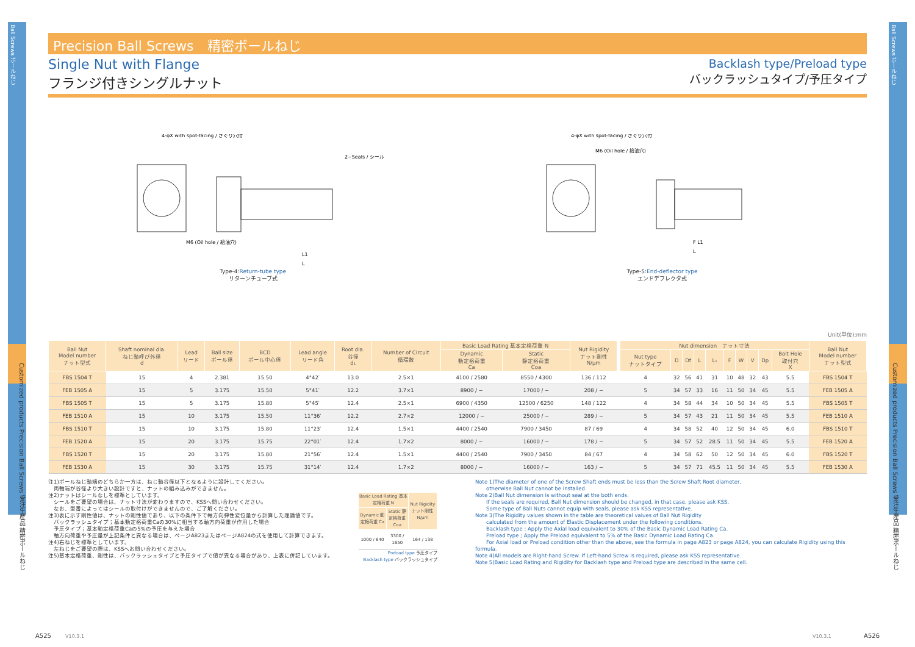Ball Screws ボールねじ
Customized products Precision Ball Screws 受注生産品 精密ボールねじ
Ball Screws ボールねじ
Customized products Precision Ball Screws 受注生産品 精密ボールねじ
Precision Ball Screws　精密ボールねじ
Single Nut with Flange
フランジ付きシングルナット
Backlash type/Preload type
バックラッシュタイプ/予圧タイプ
4-φX with spot-facing / ざぐり穴付
2−Seals / シール
M6 (Oil hole / 給油穴)
L1
L
Type-4:Return-tube type
リターンチューブ式
4-φX with spot-facing / ざぐり穴付
M6 (Oil hole / 給油穴)
F L1
L
Type-5:End-deflector type
エンドデフレクタ式
Unit(単位):mm
| Ball Nut Model number ナット型式 | Shaft nominal dia. ねじ軸呼び外径 d | Lead リード | Ball size ボール径 | BCD ボール中心径 | Lead angle リード角 | Root dia. 谷径 d₁ | Number of Circuit 循環数 | Basic Load Rating 基本定格荷重 N | | Nut Rigidity ナット剛性 N/μm | | Nut dimension ナット寸法 | | | | | | | | | | Ball Nut Model number ナット型式 |
| --- | --- | --- | --- | --- | --- | --- | --- | --- | --- | --- | --- | --- | --- | --- | --- | --- | --- | --- | --- | --- | --- | --- |
| | | | | | | | | Dynamic 動定格荷重 Ca | Static 静定格荷重 Coa | | | Nut type ナットタイプ | D | Df | L | L₁ | F | W | V | Dp | Bolt Hole 取付穴 X | |
| FBS 1504 T | 15 | 4 | 2.381 | 15.50 | 4°42′ | 13.0 | 2.5×1 | 4100 / 2580 | 8550 / 4300 | 136 / 112 | | 4 | 32 | 56 | 41 | 31 | 10 | 48 | 32 | 43 | 5.5 | FBS 1504 T |
| FEB 1505 A | 15 | 5 | 3.175 | 15.50 | 5°41′ | 12.2 | 3.7×1 | 8900 / − | 17000 / − | 208 / − | | 5 | 34 | 57 | 33 | 16 | 11 | 50 | 34 | 45 | 5.5 | FEB 1505 A |
| FBS 1505 T | 15 | 5 | 3.175 | 15.80 | 5°45′ | 12.4 | 2.5×1 | 6900 / 4350 | 12500 / 6250 | 148 / 122 | | 4 | 34 | 58 | 44 | 34 | 10 | 50 | 34 | 45 | 5.5 | FBS 1505 T |
| FEB 1510 A | 15 | 10 | 3.175 | 15.50 | 11°36′ | 12.2 | 2.7×2 | 12000 / − | 25000 / − | 289 / − | | 5 | 34 | 57 | 43 | 21 | 11 | 50 | 34 | 45 | 5.5 | FEB 1510 A |
| FBS 1510 T | 15 | 10 | 3.175 | 15.80 | 11°23′ | 12.4 | 1.5×1 | 4400 / 2540 | 7900 / 3450 | 87 / 69 | | 4 | 34 | 58 | 52 | 40 | 12 | 50 | 34 | 45 | 6.0 | FBS 1510 T |
| FEB 1520 A | 15 | 20 | 3.175 | 15.75 | 22°01′ | 12.4 | 1.7×2 | 8000 / − | 16000 / − | 178 / − | | 5 | 34 | 57 | 52 | 28.5 | 11 | 50 | 34 | 45 | 5.5 | FEB 1520 A |
| FBS 1520 T | 15 | 20 | 3.175 | 15.80 | 21°56′ | 12.4 | 1.5×1 | 4400 / 2540 | 7900 / 3450 | 84 / 67 | | 4 | 34 | 58 | 62 | 50 | 12 | 50 | 34 | 45 | 6.0 | FBS 1520 T |
| FEB 1530 A | 15 | 30 | 3.175 | 15.75 | 31°14′ | 12.4 | 1.7×2 | 8000 / − | 16000 / − | 163 / − | | 5 | 34 | 57 | 71 | 45.5 | 11 | 50 | 34 | 45 | 5.5 | FEB 1530 A |
注1)ボールねじ軸端のどちらか一方は、ねじ軸谷径以下となるように設計してください。
　両軸端が谷径より大きい設計ですと、ナットの組み込みができません。
注2)ナットはシールなしを標準としています。
　シールをご要望の場合は、ナット寸法が変わりますので、KSSへ問い合わせください。
　なお、型番によってはシールの取付けができませんので、ご了解ください。
注3)表に示す剛性値は、ナットの剛性値であり、以下の条件下で軸方向弾性変位量から計算した理論値です。
　バックラッシュタイプ；基本動定格荷重Caの30%に相当する軸方向荷重が作用した場合
　予圧タイプ；基本動定格荷重Caの5%の予圧を与えた場合
　軸方向荷重や予圧量が上記条件と異なる場合は、ページA823またはページA824の式を使用して計算できます。
注4)右ねじを標準としています。
　左ねじをご要望の際は、KSSへお問い合わせください。
注5)基本定格荷重、剛性は、バックラッシュタイプと予圧タイプで値が異なる場合があり、上表に併記しています。
| Basic Load Rating 基本定格荷重 N | | Nut Rigidity ナット剛性 N/μm |
| --- | --- | --- |
| Dynamic 動定格荷重 Ca | Static 静定格荷重 Coa | |
| 1000 / 640 | 3300 / 1650 | 164 / 138 |
Preload type 予圧タイプ
Backlash type バックラッシュタイプ
Note 1)The diameter of one of the Screw Shaft ends must be less than the Screw Shaft Root diameter,
　　otherwise Ball Nut cannot be installed.
Note 2)Ball Nut dimension is without seal at the both ends.
　　If the seals are required, Ball Nut dimension should be changed, in that case, please ask KSS.
　　Some type of Ball Nuts cannot equip with seals, please ask KSS representative.
Note 3)The Rigidity values shown in the table are theoretical values of Ball Nut Rigidity
　　calculated from the amount of Elastic Displacement under the following conditions.
　　Backlash type ; Apply the Axial load equivalent to 30% of the Basic Dynamic Load Rating Ca.
　　Preload type ; Apply the Preload equivalent to 5% of the Basic Dynamic Load Rating Ca.
　　For Axial load or Preload condition other than the above, see the formula in page A823 or page A824, you can calculate Rigidity using this formula.
Note 4)All models are Right-hand Screw. If Left-hand Screw is required, please ask KSS representative.
Note 5)Basic Load Rating and Rigidity for Backlash type and Preload type are described in the same cell.
A525 V10.3.1 V10.3.1 A526